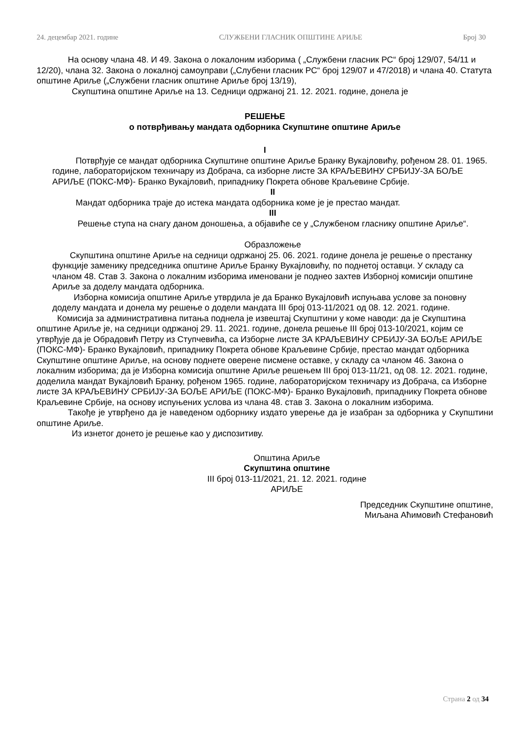24. децембар 2021. године СЛУЖБЕНИ ГЛАСНИК ОПШТИНЕ АРИЉЕ Број 30
На основу члана 48. И 49. Закона о локалоним изборима ( „Службени гласник РС“ број 129/07, 54/11 и 12/20), члана 32. Закона о локалној самоуправи („Слубени гласник РС“ број 129/07 и 47/2018) и члана 40. Статута општине Ариље („Службени гласник општине Ариље број 13/19),
Скупштина општине Ариље на 13. Седници одржаној 21. 12. 2021. године, донела је
РЕШЕЊЕ
о потврђивању мандата одборника Скупштине општине Ариље
I
Потврђује се мандат одборника Скупштине општине Ариље Бранку Вукајловићу, рођеном 28. 01. 1965. године, лабораторијском техничару из Добрача, са изборне листе ЗА КРАЉЕВИНУ СРБИЈУ-ЗА БОЉЕ АРИЉЕ (ПОКС-МФ)- Бранко Вукајловић, припаднику Покрета обнове Краљевине Србије.
II
Мандат одборника траје до истека мандата одборника коме је је престао мандат.
III
Решење ступа на снагу даном доношења, а објавиће се у „Службеном гласнику општине Ариље“.
Образложење
Скупштина општине Ариље на седници одржаној 25. 06. 2021. године донела је решење о престанку функције заменику председника општине Ариље Бранку Вукајловићу, по поднетој оставци. У складу са чланом 48. Став 3. Закона о локалним изборима именовани је поднео захтев Изборној комисији општине Ариље за доделу мандата одборника.
Изборна комисија општине Ариље утврдила је да Бранко Вукајловић испуњава услове за поновну доделу мандата и донела му решење о додели мандата III број 013-11/2021 од 08. 12. 2021. године.
Комисија за административна питања поднела је извештај Скупштини у коме наводи: да је Скупштина општине Ариље је, на седници одржаној 29. 11. 2021. године, донела решење III број 013-10/2021, којим се утврђује да је Обрадовић Петру из Ступчевића, са Изборне листе ЗА КРАЉЕВИНУ СРБИЈУ-ЗА БОЉЕ АРИЉЕ (ПОКС-МФ)- Бранко Вукајловић, припаднику Покрета обнове Краљевине Србије, престао мандат одборника Скупштине општине Ариље, на основу поднете оверене писмене оставке, у складу са чланом 46. Закона о локалним изборима; да је Изборна комисија општине Ариље решењем III број 013-11/21, од 08. 12. 2021. године, доделила мандат Вукајловић Бранку, рођеном 1965. године, лабораторијском техничару из Добрача, са Изборне листе ЗА КРАЉЕВИНУ СРБИЈУ-ЗА БОЉЕ АРИЉЕ (ПОКС-МФ)- Бранко Вукајловић, припаднику Покрета обнове Краљевине Србије, на основу испуњених услова из члана 48. став 3. Закона о локалним изборима.
Такође је утврђено да је наведеном одборнику издато уверење да је изабран за одборника у Скупштини општине Ариље.
Из изнетог донето је решење као у диспозитиву.
Општина Ариље
Скупштина општине
III број 013-11/2021, 21. 12. 2021. године
АРИЉЕ
Председник Скупштине општине,
Миљана Аћимовић Стефановић
Страна 2 од 34